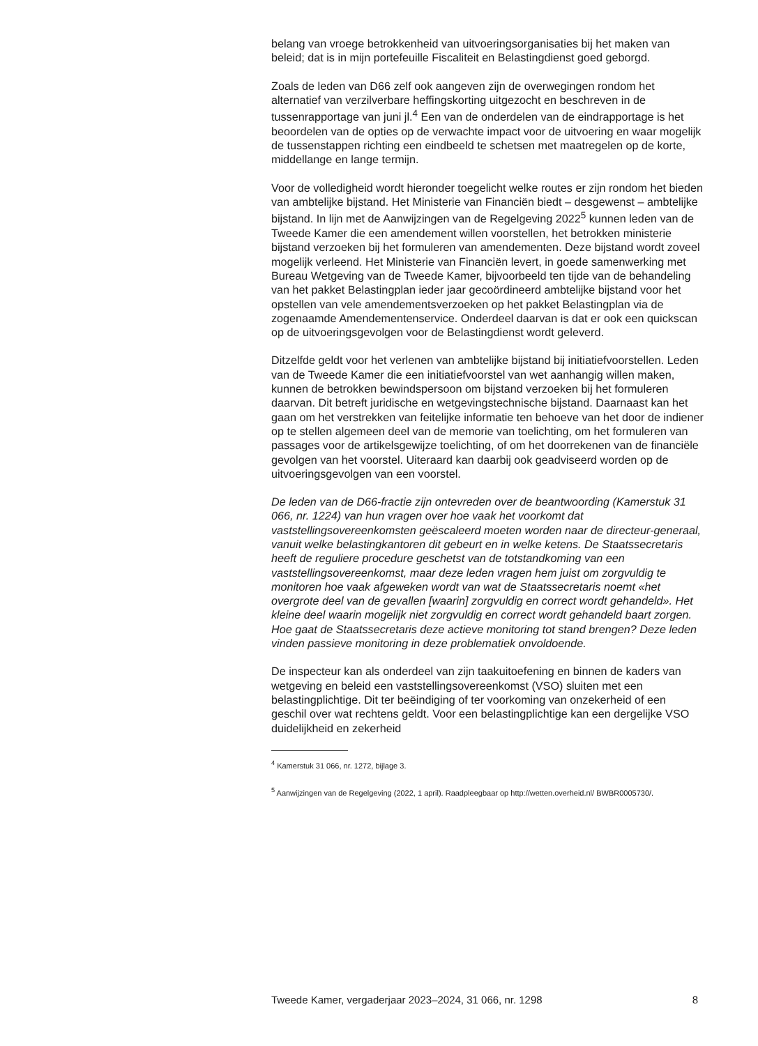belang van vroege betrokkenheid van uitvoeringsorganisaties bij het maken van beleid; dat is in mijn portefeuille Fiscaliteit en Belastingdienst goed geborgd.
Zoals de leden van D66 zelf ook aangeven zijn de overwegingen rondom het alternatief van verzilverbare heffingskorting uitgezocht en beschreven in de tussenrapportage van juni jl.<sup>4</sup> Een van de onderdelen van de eindrapportage is het beoordelen van de opties op de verwachte impact voor de uitvoering en waar mogelijk de tussenstappen richting een eindbeeld te schetsen met maatregelen op de korte, middellange en lange termijn.
Voor de volledigheid wordt hieronder toegelicht welke routes er zijn rondom het bieden van ambtelijke bijstand. Het Ministerie van Financiën biedt – desgewenst – ambtelijke bijstand. In lijn met de Aanwijzingen van de Regelgeving 2022<sup>5</sup> kunnen leden van de Tweede Kamer die een amendement willen voorstellen, het betrokken ministerie bijstand verzoeken bij het formuleren van amendementen. Deze bijstand wordt zoveel mogelijk verleend. Het Ministerie van Financiën levert, in goede samenwerking met Bureau Wetgeving van de Tweede Kamer, bijvoorbeeld ten tijde van de behandeling van het pakket Belastingplan ieder jaar gecoördineerd ambtelijke bijstand voor het opstellen van vele amendementsverzoeken op het pakket Belastingplan via de zogenaamde Amendementenservice. Onderdeel daarvan is dat er ook een quickscan op de uitvoeringsgevolgen voor de Belastingdienst wordt geleverd.
Ditzelfde geldt voor het verlenen van ambtelijke bijstand bij initiatiefvoorstellen. Leden van de Tweede Kamer die een initiatiefvoorstel van wet aanhangig willen maken, kunnen de betrokken bewindspersoon om bijstand verzoeken bij het formuleren daarvan. Dit betreft juridische en wetgevingstechnische bijstand. Daarnaast kan het gaan om het verstrekken van feitelijke informatie ten behoeve van het door de indiener op te stellen algemeen deel van de memorie van toelichting, om het formuleren van passages voor de artikelsgewijze toelichting, of om het doorrekenen van de financiële gevolgen van het voorstel. Uiteraard kan daarbij ook geadviseerd worden op de uitvoeringsgevolgen van een voorstel.
De leden van de D66-fractie zijn ontevreden over de beantwoording (Kamerstuk 31 066, nr. 1224) van hun vragen over hoe vaak het voorkomt dat vaststellingsovereenkomsten geëscaleerd moeten worden naar de directeur-generaal, vanuit welke belastingkantoren dit gebeurt en in welke ketens. De Staatssecretaris heeft de reguliere procedure geschetst van de totstandkoming van een vaststellingsovereenkomst, maar deze leden vragen hem juist om zorgvuldig te monitoren hoe vaak afgeweken wordt van wat de Staatssecretaris noemt «het overgrote deel van de gevallen [waarin] zorgvuldig en correct wordt gehandeld». Het kleine deel waarin mogelijk niet zorgvuldig en correct wordt gehandeld baart zorgen. Hoe gaat de Staatssecretaris deze actieve monitoring tot stand brengen? Deze leden vinden passieve monitoring in deze problematiek onvoldoende.
De inspecteur kan als onderdeel van zijn taakuitoefening en binnen de kaders van wetgeving en beleid een vaststellingsovereenkomst (VSO) sluiten met een belastingplichtige. Dit ter beëindiging of ter voorkoming van onzekerheid of een geschil over wat rechtens geldt. Voor een belastingplichtige kan een dergelijke VSO duidelijkheid en zekerheid
<sup>4</sup> Kamerstuk 31 066, nr. 1272, bijlage 3.
<sup>5</sup> Aanwijzingen van de Regelgeving (2022, 1 april). Raadpleegbaar op http://wetten.overheid.nl/ BWBR0005730/.
Tweede Kamer, vergaderjaar 2023–2024, 31 066, nr. 1298 8